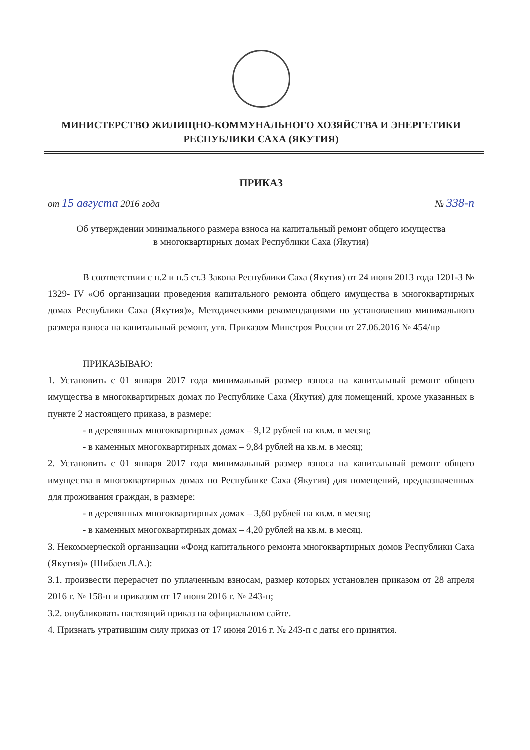МИНИСТЕРСТВО ЖИЛИЩНО-КОММУНАЛЬНОГО ХОЗЯЙСТВА И ЭНЕРГЕТИКИ
РЕСПУБЛИКИ САХА (ЯКУТИЯ)
ПРИКАЗ
от 15 августа 2016 года № 338-п
Об утверждении минимального размера взноса на капитальный ремонт общего имущества
в многоквартирных домах Республики Саха (Якутия)
В соответствии с п.2 и п.5 ст.3 Закона Республики Саха (Якутия) от 24 июня 2013 года 1201-З № 1329- IV «Об организации проведения капитального ремонта общего имущества в многоквартирных домах Республики Саха (Якутия)», Методическими рекомендациями по установлению минимального размера взноса на капитальный ремонт, утв. Приказом Минстроя России от 27.06.2016 № 454/пр
ПРИКАЗЫВАЮ:
1. Установить с 01 января 2017 года минимальный размер взноса на капитальный ремонт общего имущества в многоквартирных домах по Республике Саха (Якутия) для помещений, кроме указанных в пункте 2 настоящего приказа, в размере:
- в деревянных многоквартирных домах – 9,12 рублей на кв.м. в месяц;
- в каменных многоквартирных домах – 9,84 рублей на кв.м. в месяц;
2. Установить с 01 января 2017 года минимальный размер взноса на капитальный ремонт общего имущества в многоквартирных домах по Республике Саха (Якутия) для помещений, предназначенных для проживания граждан, в размере:
- в деревянных многоквартирных домах – 3,60 рублей на кв.м. в месяц;
- в каменных многоквартирных домах – 4,20 рублей на кв.м. в месяц.
3. Некоммерческой организации «Фонд капитального ремонта многоквартирных домов Республики Саха (Якутия)» (Шибаев Л.А.):
3.1. произвести перерасчет по уплаченным взносам, размер которых установлен приказом от 28 апреля 2016 г. № 158-п и приказом от 17 июня 2016 г. № 243-п;
3.2. опубликовать настоящий приказ на официальном сайте.
4. Признать утратившим силу приказ от 17 июня 2016 г. № 243-п с даты его принятия.